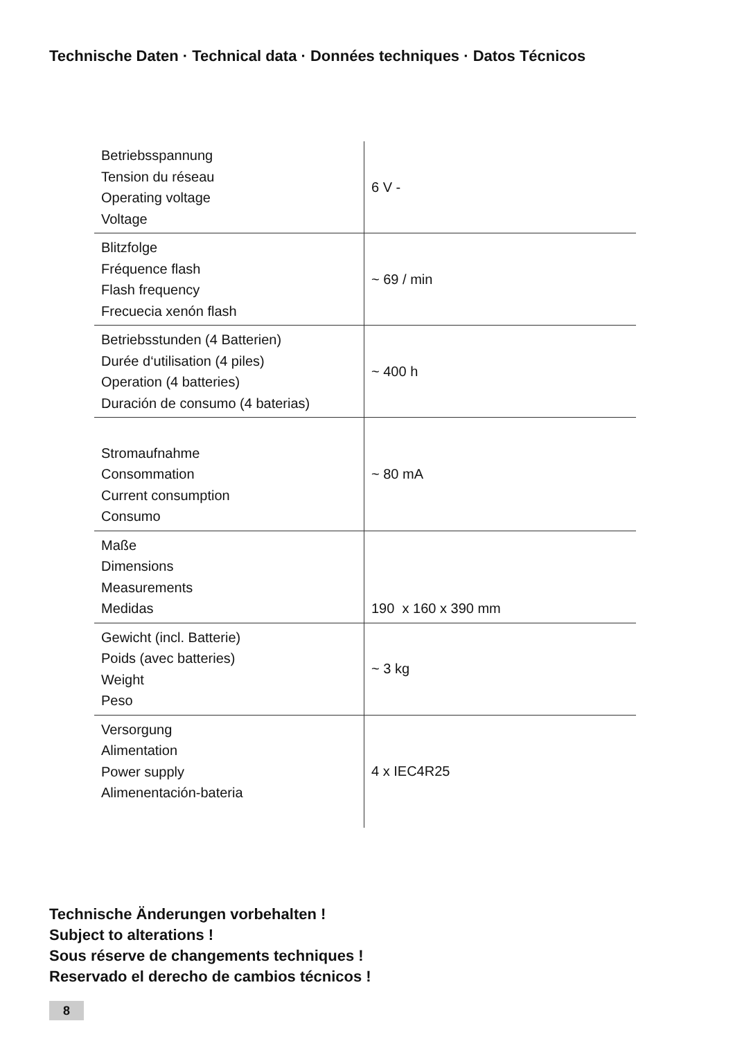Technische Daten · Technical data · Données techniques · Datos Técnicos
| Betriebsspannung Tension du réseau Operating voltage Voltage | 6 V - |
| Blitzfolge Fréquence flash Flash frequency Frecuecia xenón flash | ~ 69 / min |
| Betriebsstunden (4 Batterien) Durée d‘utilisation (4 piles) Operation (4 batteries) Duración de consumo (4 baterias) | ~ 400 h |
| Stromaufnahme Consommation Current consumption Consumo | ~ 80 mA |
| Maße Dimensions Measurements Medidas | 190 x 160 x 390 mm |
| Gewicht (incl. Batterie) Poids (avec batteries) Weight Peso | ~ 3 kg |
| Versorgung Alimentation Power supply Alimenentación-bateria | 4 x IEC4R25 |
Technische Änderungen vorbehalten !
Subject to alterations !
Sous réserve de changements techniques !
Reservado el derecho de cambios técnicos !
8